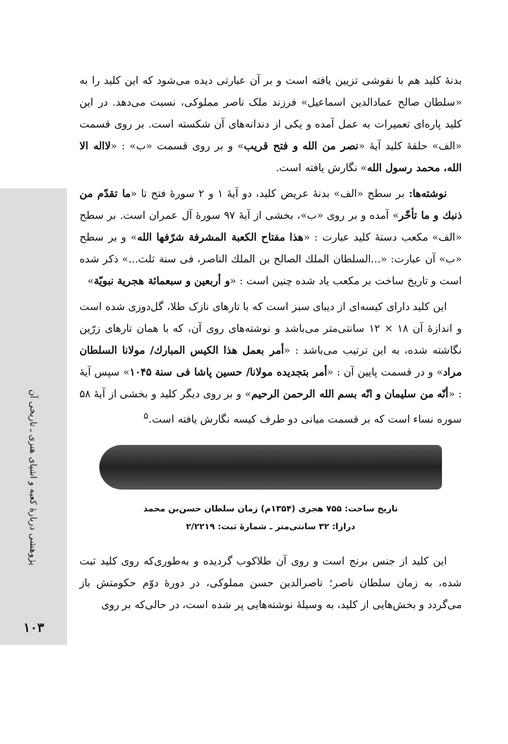پژوهشی دربارهٔ کعبه و اشیای هنری ـ تاریخی آن
۱۰۳
بدنهٔ کلید هم با نقوشی تزیین یافته است و بر آن عبارتی دیده می‌شود که این کلید را به «سلطان صالح عمادالدین اسماعیل» فرزند ملک ناصر مملوکی، نسبت می‌دهد. در این کلید پاره‌ای تعمیرات به عمل آمده و یکی از دندانه‌های آن شکسته است. بر روی قسمت «الف» حلقهٔ کلید آیهٔ «نصر من الله و فتح قریب» و بر روی قسمت «ب» : «لااله الا الله، محمد رسول الله» نگارش یافته است.
نوشته‌ها: بر سطح «الف» بدنهٔ عریض کلید، دو آیهٔ ۱ و ۲ سورهٔ فتح تا «ما تقدّم من ذنبك و ما تأخّر» آمده و بر روی «ب»، بخشی از آیهٔ ۹۷ سورهٔ آل عمران است. بر سطح «الف» مکعب دستهٔ کلید عبارت : «هذا مفتاح الكعبة المشرفة شرّفها الله» و بر سطح «ب» آن عبارت: «...السلطان الملك الصالح بن الملك الناصر، فی سنة ثلث...» ذکر شده است و تاریخ ساخت بر مکعب یاد شده چنین است : «و أربعین و سبعمائة هجریة نبویّة»
این کلید دارای کیسه‌ای از دیبای سبز است که با تارهای نازک طلا، گل‌دوزی شده است و اندازهٔ آن ۱۸ × ۱۲ سانتی‌متر می‌باشد و نوشته‌های روی آن، که با همان تارهای زرّین نگاشته شده، به این ترتیب می‌باشد : «أمر بعمل هذا الكیس المبارك/ مولانا السلطان مراد» و در قسمت پایین آن : «أمر بتجدیده مولانا/ حسین پاشا فی سنة ۱۰۴۵» سپس آیهٔ : «أنّه من سلیمان و انّه بسم الله الرحمن الرحیم» و بر روی دیگر کلید و بخشی از آیهٔ ۵۸ سوره نساء است که بر قسمت میانی دو طرف کیسه نگارش یافته است.<sup>۵</sup>
تاریخ ساخت: ۷۵۵ هجری (۱۳۵۴م) زمان سلطان حسن‌بن محمد
درازا: ۳۲ سانتی‌متر ـ شمارهٔ ثبت: ۲/۲۲۱۹
این کلید از جنس برنج است و روی آن طلاکوب گردیده و به‌طوری‌که روی کلید ثبت شده، به زمان سلطان ناصر؛ ناصرالدین حسن مملوکی، در دورهٔ دوّم حکومتش باز می‌گردد و بخش‌هایی از کلید، به وسیلهٔ نوشته‌هایی پر شده است، در حالی‌که بر روی